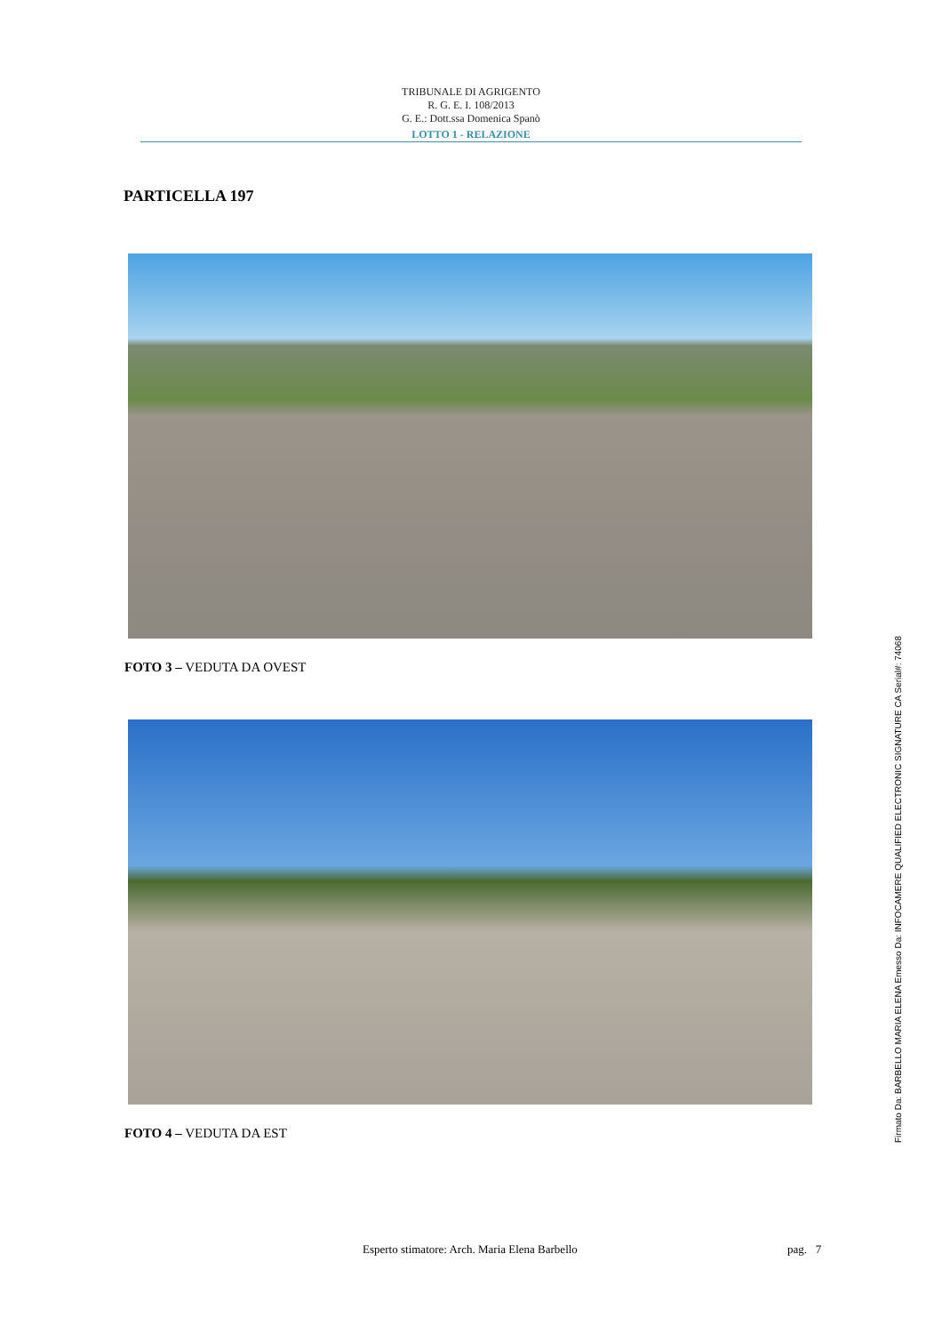TRIBUNALE DI AGRIGENTO
R. G. E. I. 108/2013
G. E.: Dott.ssa Domenica Spanò
LOTTO 1 - RELAZIONE
PARTICELLA 197
FOTO 3 – VEDUTA DA OVEST
FOTO 4 – VEDUTA DA EST
Esperto stimatore: Arch. Maria Elena Barbello pag. 7
Firmato Da: BARBELLO MARIA ELENA Emesso Da: INFOCAMERE QUALIFIED ELECTRONIC SIGNATURE CA Serial#: 74068